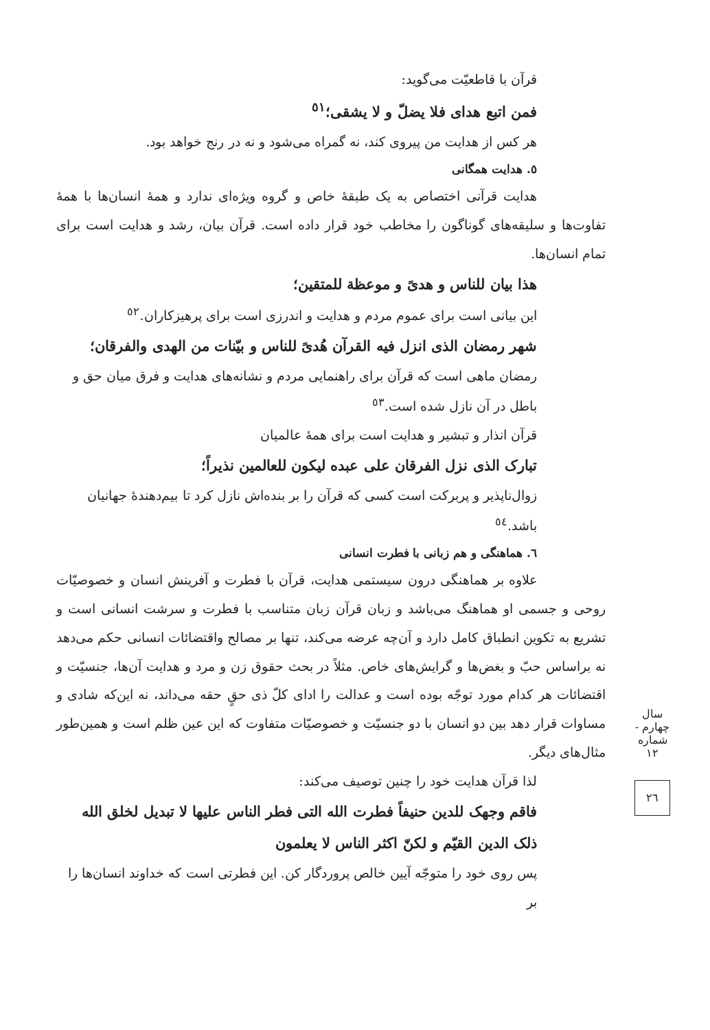قرآن با قاطعیّت می‌گوید:
فمن اتبع هدای فلا یضلّ و لا یشقی؛<sup>٥١</sup>
هر کس از هدایت من پیروی کند، نه گمراه می‌شود و نه در رنج خواهد بود.
٥. هدایت همگانی
هدایت قرآنی اختصاص به یک طبقهٔ خاص و گروه ویژه‌ای ندارد و همهٔ انسان‌ها با همهٔ تفاوت‌ها و سلیقه‌های گوناگون را مخاطب خود قرار داده است. قرآن بیان، رشد و هدایت است برای تمام انسان‌ها.
هذا بیان للناس و هدیً و موعظة للمتقین؛
این بیانی است برای عموم مردم و هدایت و اندرزی است برای پرهیزکاران.<sup>٥٢</sup>
شهر رمضان الذی انزل فیه القرآن هُدیً للناس و بیّنات من الهدی والفرقان؛
رمضان ماهی است که قرآن برای راهنمایی مردم و نشانه‌های هدایت و فرق میان حق و باطل در آن نازل شده است.<sup>٥٣</sup>
قرآن انذار و تبشیر و هدایت است برای همهٔ عالمیان
تبارک الذی نزل الفرقان علی عبده لیکون للعالمین نذیراً؛
زوال‌ناپذیر و پربرکت است کسی که قرآن را بر بنده‌اش نازل کرد تا بیم‌دهندهٔ جهانیان باشد.<sup>٥٤</sup>
٦. هماهنگی و هم زبانی با فطرت انسانی
علاوه بر هماهنگی درون سیستمی هدایت، قرآن با فطرت و آفرینش انسان و خصوصیّات روحی و جسمی او هماهنگ می‌باشد و زبان قرآن زبان متناسب با فطرت و سرشت انسانی است و تشریع به تکوین انطباق کامل دارد و آن‌چه عرضه می‌کند، تنها بر مصالح واقتضائات انسانی حکم می‌دهد نه براساس حبّ و بغض‌ها و گرایش‌های خاص. مثلاً در بحث حقوق زن و مرد و هدایت آن‌ها، جنسیّت و اقتضائات هر کدام مورد توجّه بوده است و عدالت را ادای کلّ ذی حقٍ حقه می‌داند، نه این‌که شادی و مساوات قرار دهد بین دو انسان با دو جنسیّت و خصوصیّات متفاوت که این عین ظلم است و همین‌طور مثال‌های دیگر.
لذا قرآن هدایت خود را چنین توصیف می‌کند:
فاقم وجهک للدین حنیفاً فطرت الله التی فطر الناس علیها لا تبدیل لخلق الله ذلک الدین القیّم و لکنّ اکثر الناس لا یعلمون
پس روی خود را متوجّه آیین خالص پروردگار کن. این فطرتی است که خداوند انسان‌ها را بر
سال چهارم - شماره ١٢
٢٦